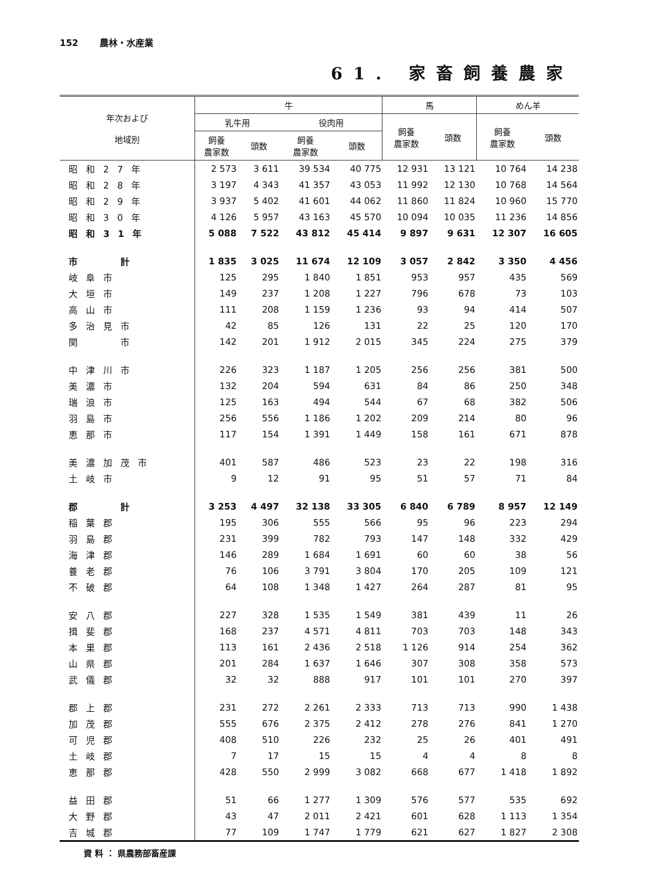152 農林・水産業
61. 家畜飼養農家
| 年次および 地域別 | 牛 | | | | 馬 | | めん羊 | |
| --- | --- | --- | --- | --- | --- | --- | --- | --- |
| | 乳牛用 | | 役肉用 | | 飼養 農家数 | 頭数 | 飼養 農家数 | 頭数 |
| | 飼養 農家数 | 頭数 | 飼養 農家数 | 頭数 | | | | |
| 昭和27年 | 2 573 | 3 611 | 39 534 | 40 775 | 12 931 | 13 121 | 10 764 | 14 238 |
| 昭和28年 | 3 197 | 4 343 | 41 357 | 43 053 | 11 992 | 12 130 | 10 768 | 14 564 |
| 昭和29年 | 3 937 | 5 402 | 41 601 | 44 062 | 11 860 | 11 824 | 10 960 | 15 770 |
| 昭和30年 | 4 126 | 5 957 | 43 163 | 45 570 | 10 094 | 10 035 | 11 236 | 14 856 |
| 昭和31年 | 5 088 | 7 522 | 43 812 | 45 414 | 9 897 | 9 631 | 12 307 | 16 605 |
| 市 計 | 1 835 | 3 025 | 11 674 | 12 109 | 3 057 | 2 842 | 3 350 | 4 456 |
| 岐阜市 | 125 | 295 | 1 840 | 1 851 | 953 | 957 | 435 | 569 |
| 大垣市 | 149 | 237 | 1 208 | 1 227 | 796 | 678 | 73 | 103 |
| 高山市 | 111 | 208 | 1 159 | 1 236 | 93 | 94 | 414 | 507 |
| 多治見市 | 42 | 85 | 126 | 131 | 22 | 25 | 120 | 170 |
| 関 市 | 142 | 201 | 1 912 | 2 015 | 345 | 224 | 275 | 379 |
| 中津川市 | 226 | 323 | 1 187 | 1 205 | 256 | 256 | 381 | 500 |
| 美濃市 | 132 | 204 | 594 | 631 | 84 | 86 | 250 | 348 |
| 瑞浪市 | 125 | 163 | 494 | 544 | 67 | 68 | 382 | 506 |
| 羽島市 | 256 | 556 | 1 186 | 1 202 | 209 | 214 | 80 | 96 |
| 恵那市 | 117 | 154 | 1 391 | 1 449 | 158 | 161 | 671 | 878 |
| 美濃加茂市 | 401 | 587 | 486 | 523 | 23 | 22 | 198 | 316 |
| 土岐市 | 9 | 12 | 91 | 95 | 51 | 57 | 71 | 84 |
| 郡 計 | 3 253 | 4 497 | 32 138 | 33 305 | 6 840 | 6 789 | 8 957 | 12 149 |
| 稲葉郡 | 195 | 306 | 555 | 566 | 95 | 96 | 223 | 294 |
| 羽島郡 | 231 | 399 | 782 | 793 | 147 | 148 | 332 | 429 |
| 海津郡 | 146 | 289 | 1 684 | 1 691 | 60 | 60 | 38 | 56 |
| 養老郡 | 76 | 106 | 3 791 | 3 804 | 170 | 205 | 109 | 121 |
| 不破郡 | 64 | 108 | 1 348 | 1 427 | 264 | 287 | 81 | 95 |
| 安八郡 | 227 | 328 | 1 535 | 1 549 | 381 | 439 | 11 | 26 |
| 揖斐郡 | 168 | 237 | 4 571 | 4 811 | 703 | 703 | 148 | 343 |
| 本巣郡 | 113 | 161 | 2 436 | 2 518 | 1 126 | 914 | 254 | 362 |
| 山県郡 | 201 | 284 | 1 637 | 1 646 | 307 | 308 | 358 | 573 |
| 武儀郡 | 32 | 32 | 888 | 917 | 101 | 101 | 270 | 397 |
| 郡上郡 | 231 | 272 | 2 261 | 2 333 | 713 | 713 | 990 | 1 438 |
| 加茂郡 | 555 | 676 | 2 375 | 2 412 | 278 | 276 | 841 | 1 270 |
| 可児郡 | 408 | 510 | 226 | 232 | 25 | 26 | 401 | 491 |
| 土岐郡 | 7 | 17 | 15 | 15 | 4 | 4 | 8 | 8 |
| 恵那郡 | 428 | 550 | 2 999 | 3 082 | 668 | 677 | 1 418 | 1 892 |
| 益田郡 | 51 | 66 | 1 277 | 1 309 | 576 | 577 | 535 | 692 |
| 大野郡 | 43 | 47 | 2 011 | 2 421 | 601 | 628 | 1 113 | 1 354 |
| 吉城郡 | 77 | 109 | 1 747 | 1 779 | 621 | 627 | 1 827 | 2 308 |
資 料 ： 県農務部畜産課